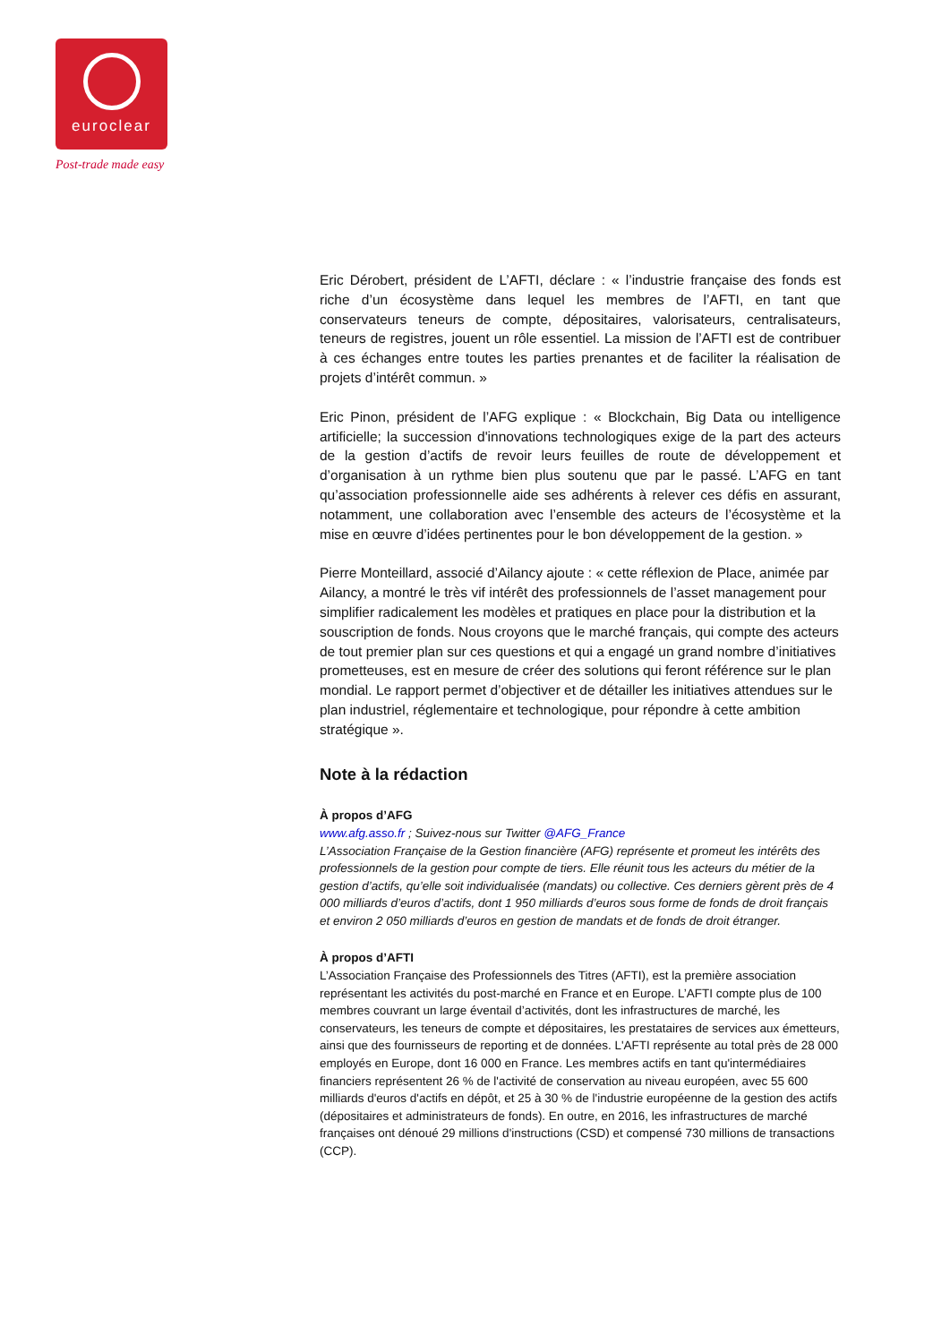euroclear
Post-trade made easy
Eric Dérobert, président de L’AFTI, déclare : « l’industrie française des fonds est riche d’un écosystème dans lequel les membres de l’AFTI, en tant que conservateurs teneurs de compte, dépositaires, valorisateurs, centralisateurs, teneurs de registres, jouent un rôle essentiel. La mission de l’AFTI est de contribuer à ces échanges entre toutes les parties prenantes et de faciliter la réalisation de projets d’intérêt commun. »
Eric Pinon, président de l’AFG explique : « Blockchain, Big Data ou intelligence artificielle; la succession d'innovations technologiques exige de la part des acteurs de la gestion d’actifs de revoir leurs feuilles de route de développement et d’organisation à un rythme bien plus soutenu que par le passé. L’AFG en tant qu’association professionnelle aide ses adhérents à relever ces défis en assurant, notamment, une collaboration avec l’ensemble des acteurs de l’écosystème et la mise en œuvre d’idées pertinentes pour le bon développement de la gestion. »
Pierre Monteillard, associé d’Ailancy ajoute : « cette réflexion de Place, animée par Ailancy, a montré le très vif intérêt des professionnels de l’asset management pour simplifier radicalement les modèles et pratiques en place pour la distribution et la souscription de fonds. Nous croyons que le marché français, qui compte des acteurs de tout premier plan sur ces questions et qui a engagé un grand nombre d’initiatives prometteuses, est en mesure de créer des solutions qui feront référence sur le plan mondial. Le rapport permet d’objectiver et de détailler les initiatives attendues sur le plan industriel, réglementaire et technologique, pour répondre à cette ambition stratégique ».
Note à la rédaction
À propos d’AFG
www.afg.asso.fr ; Suivez-nous sur Twitter @AFG_France
L’Association Française de la Gestion financière (AFG) représente et promeut les intérêts des professionnels de la gestion pour compte de tiers. Elle réunit tous les acteurs du métier de la gestion d’actifs, qu’elle soit individualisée (mandats) ou collective. Ces derniers gèrent près de 4 000 milliards d’euros d’actifs, dont 1 950 milliards d’euros sous forme de fonds de droit français et environ 2 050 milliards d’euros en gestion de mandats et de fonds de droit étranger.
À propos d’AFTI
L’Association Française des Professionnels des Titres (AFTI), est la première association représentant les activités du post-marché en France et en Europe. L’AFTI compte plus de 100 membres couvrant un large éventail d’activités, dont les infrastructures de marché, les conservateurs, les teneurs de compte et dépositaires, les prestataires de services aux émetteurs, ainsi que des fournisseurs de reporting et de données. L'AFTI représente au total près de 28 000 employés en Europe, dont 16 000 en France. Les membres actifs en tant qu'intermédiaires financiers représentent 26 % de l'activité de conservation au niveau européen, avec 55 600 milliards d'euros d'actifs en dépôt, et 25 à 30 % de l'industrie européenne de la gestion des actifs (dépositaires et administrateurs de fonds). En outre, en 2016, les infrastructures de marché françaises ont dénoué 29 millions d'instructions (CSD) et compensé 730 millions de transactions (CCP).